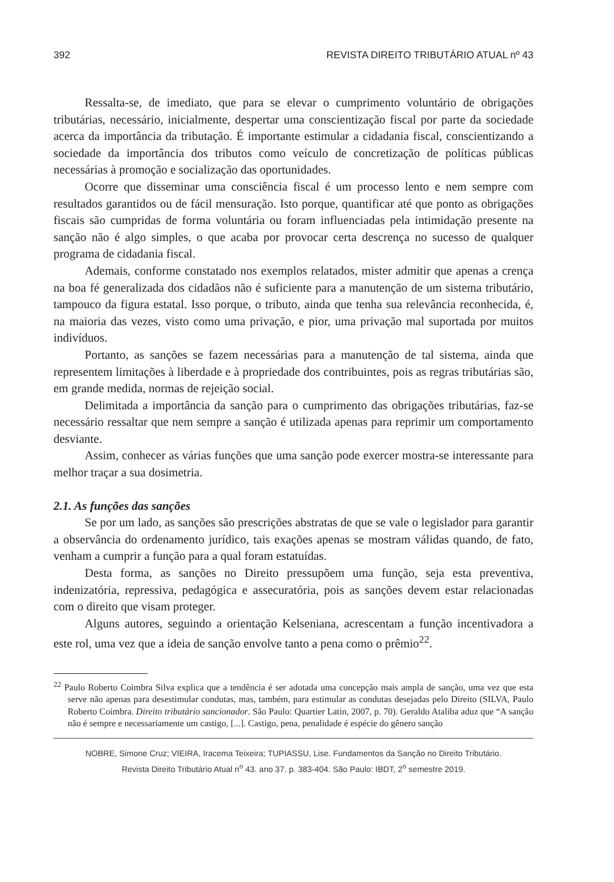392 REVISTA DIREITO TRIBUTÁRIO ATUAL nº 43
Ressalta-se, de imediato, que para se elevar o cumprimento voluntário de obrigações tributárias, necessário, inicialmente, despertar uma conscientização fiscal por parte da sociedade acerca da importância da tributação. É importante estimular a cidadania fiscal, conscientizando a sociedade da importância dos tributos como veículo de concretização de políticas públicas necessárias à promoção e socialização das oportunidades.
Ocorre que disseminar uma consciência fiscal é um processo lento e nem sempre com resultados garantidos ou de fácil mensuração. Isto porque, quantificar até que ponto as obrigações fiscais são cumpridas de forma voluntária ou foram influenciadas pela intimidação presente na sanção não é algo simples, o que acaba por provocar certa descrença no sucesso de qualquer programa de cidadania fiscal.
Ademais, conforme constatado nos exemplos relatados, mister admitir que apenas a crença na boa fé generalizada dos cidadãos não é suficiente para a manutenção de um sistema tributário, tampouco da figura estatal. Isso porque, o tributo, ainda que tenha sua relevância reconhecida, é, na maioria das vezes, visto como uma privação, e pior, uma privação mal suportada por muitos indivíduos.
Portanto, as sanções se fazem necessárias para a manutenção de tal sistema, ainda que representem limitações à liberdade e à propriedade dos contribuintes, pois as regras tributárias são, em grande medida, normas de rejeição social.
Delimitada a importância da sanção para o cumprimento das obrigações tributárias, faz-se necessário ressaltar que nem sempre a sanção é utilizada apenas para reprimir um comportamento desviante.
Assim, conhecer as várias funções que uma sanção pode exercer mostra-se interessante para melhor traçar a sua dosimetria.
2.1. As funções das sanções
Se por um lado, as sanções são prescrições abstratas de que se vale o legislador para garantir a observância do ordenamento jurídico, tais exações apenas se mostram válidas quando, de fato, venham a cumprir a função para a qual foram estatuídas.
Desta forma, as sanções no Direito pressupõem uma função, seja esta preventiva, indenizatória, repressiva, pedagógica e assecuratória, pois as sanções devem estar relacionadas com o direito que visam proteger.
Alguns autores, seguindo a orientação Kelseniana, acrescentam a função incentivadora a este rol, uma vez que a ideia de sanção envolve tanto a pena como o prêmio<sup>22</sup>.
<sup>22</sup> Paulo Roberto Coimbra Silva explica que a tendência é ser adotada uma concepção mais ampla de sanção, uma vez que esta serve não apenas para desestimular condutas, mas, também, para estimular as condutas desejadas pelo Direito (SILVA, Paulo Roberto Coimbra. Direito tributário sancionador. São Paulo: Quartier Latin, 2007, p. 70). Geraldo Ataliba aduz que “A sanção não é sempre e necessariamente um castigo, [...]. Castigo, pena, penalidade é espécie do gênero sanção
NOBRE, Simone Cruz; VIEIRA, Iracema Teixeira; TUPIASSU, Lise. Fundamentos da Sanção no Direito Tributário.
Revista Direito Tributário Atual n<sup>o</sup> 43. ano 37. p. 383-404. São Paulo: IBDT, 2<sup>o</sup> semestre 2019.